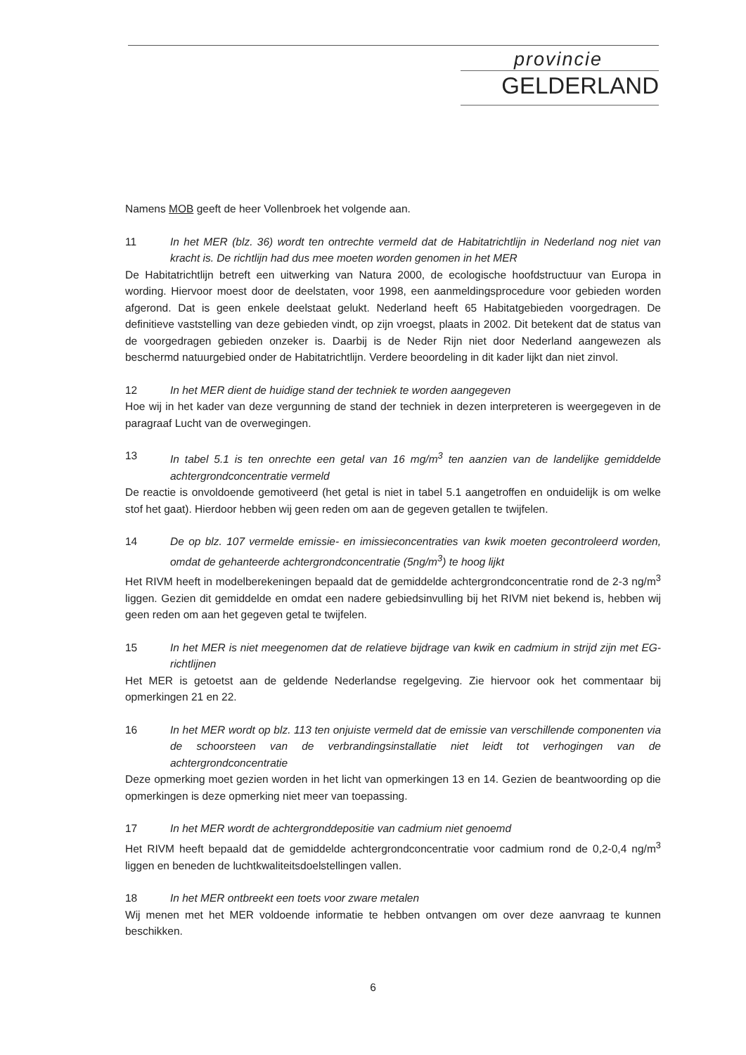provincie
GELDERLAND
Namens MOB geeft de heer Vollenbroek het volgende aan.
11 In het MER (blz. 36) wordt ten ontrechte vermeld dat de Habitatrichtlijn in Nederland nog niet van kracht is. De richtlijn had dus mee moeten worden genomen in het MER
De Habitatrichtlijn betreft een uitwerking van Natura 2000, de ecologische hoofdstructuur van Europa in wording. Hiervoor moest door de deelstaten, voor 1998, een aanmeldingsprocedure voor gebieden worden afgerond. Dat is geen enkele deelstaat gelukt. Nederland heeft 65 Habitatgebieden voorgedragen. De definitieve vaststelling van deze gebieden vindt, op zijn vroegst, plaats in 2002. Dit betekent dat de status van de voorgedragen gebieden onzeker is. Daarbij is de Neder Rijn niet door Nederland aangewezen als beschermd natuurgebied onder de Habitatrichtlijn. Verdere beoordeling in dit kader lijkt dan niet zinvol.
12 In het MER dient de huidige stand der techniek te worden aangegeven
Hoe wij in het kader van deze vergunning de stand der techniek in dezen interpreteren is weergegeven in de paragraaf Lucht van de overwegingen.
13 In tabel 5.1 is ten onrechte een getal van 16 mg/m<sup>3</sup> ten aanzien van de landelijke gemiddelde achtergrondconcentratie vermeld
De reactie is onvoldoende gemotiveerd (het getal is niet in tabel 5.1 aangetroffen en onduidelijk is om welke stof het gaat). Hierdoor hebben wij geen reden om aan de gegeven getallen te twijfelen.
14 De op blz. 107 vermelde emissie- en imissieconcentraties van kwik moeten gecontroleerd worden, omdat de gehanteerde achtergrondconcentratie (5ng/m<sup>3</sup>) te hoog lijkt
Het RIVM heeft in modelberekeningen bepaald dat de gemiddelde achtergrondconcentratie rond de 2-3 ng/m<sup>3</sup> liggen. Gezien dit gemiddelde en omdat een nadere gebiedsinvulling bij het RIVM niet bekend is, hebben wij geen reden om aan het gegeven getal te twijfelen.
15 In het MER is niet meegenomen dat de relatieve bijdrage van kwik en cadmium in strijd zijn met EG-richtlijnen
Het MER is getoetst aan de geldende Nederlandse regelgeving. Zie hiervoor ook het commentaar bij opmerkingen 21 en 22.
16 In het MER wordt op blz. 113 ten onjuiste vermeld dat de emissie van verschillende componenten via de schoorsteen van de verbrandingsinstallatie niet leidt tot verhogingen van de achtergrondconcentratie
Deze opmerking moet gezien worden in het licht van opmerkingen 13 en 14. Gezien de beantwoording op die opmerkingen is deze opmerking niet meer van toepassing.
17 In het MER wordt de achtergronddepositie van cadmium niet genoemd
Het RIVM heeft bepaald dat de gemiddelde achtergrondconcentratie voor cadmium rond de 0,2-0,4 ng/m<sup>3</sup> liggen en beneden de luchtkwaliteitsdoelstellingen vallen.
18 In het MER ontbreekt een toets voor zware metalen
Wij menen met het MER voldoende informatie te hebben ontvangen om over deze aanvraag te kunnen beschikken.
6